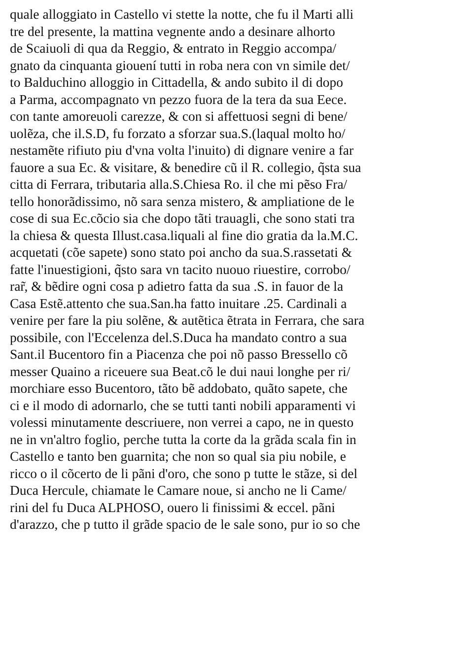quale alloggiato in Castello vi stette la notte, che fu il Marti alli
tre del presente, la mattina vegnente ando a desinare alhorto
de Scaiuoli di qua da Reggio, & entrato in Reggio accompa/
gnato da cinquanta giouení tutti in roba nera con vn simile det/
to Balduchino alloggio in Cittadella, & ando subito il di dopo
a Parma, accompagnato vn pezzo fuora de la tera da sua Eece.
con tante amoreuoli carezze, & con si affettuosi segni di bene/
uolẽza, che il.S.D, fu forzato a sforzar sua.S.(laqual molto ho/
nestamẽte rifiuto piu d'vna volta l'inuito) di dignare venire a far
fauore a sua Ec. & visitare, & benedire cũ il R. collegio, q̃sta sua
citta di Ferrara, tributaria alla.S.Chiesa Ro. il che mi pẽso Fra/
tello honorãdissimo, nõ sara senza mistero, & ampliatione de le
cose di sua Ec.cõcio sia che dopo tãti trauagli, che sono stati tra
la chiesa & questa Illust.casa.liquali al fine dio gratia da la.M.C.
acquetati (cõe sapete) sono stato poi ancho da sua.S.rassetati &
fatte l'inuestigioni, q̃sto sara vn tacito nuouo riuestire, corrobo/
rar̃, & bẽdire ogni cosa p adietro fatta da sua .S. in fauor de la
Casa Estẽ.attento che sua.San.ha fatto inuitare .25. Cardinali a
venire per fare la piu solẽne, & autẽtica ẽtrata in Ferrara, che sara
possibile, con l'Eccelenza del.S.Duca ha mandato contro a sua
Sant.il Bucentoro fin a Piacenza che poi nõ passo Bressello cõ
messer Quaino a riceuere sua Beat.cõ le dui naui longhe per ri/
morchiare esso Bucentoro, tãto bẽ addobato, quãto sapete, che
ci e il modo di adornarlo, che se tutti tanti nobili apparamenti vi
volessi minutamente descriuere, non verrei a capo, ne in questo
ne in vn'altro foglio, perche tutta la corte da la grãda scala fin in
Castello e tanto ben guarnita; che non so qual sia piu nobile, e
ricco o il cõcerto de li pãni d'oro, che sono p tutte le stãze, si del
Duca Hercule, chiamate le Camare noue, si ancho ne li Came/
rini del fu Duca ALPHOSO, ouero li finissimi & eccel. pãni
d'arazzo, che p tutto il grãde spacio de le sale sono, pur io so che